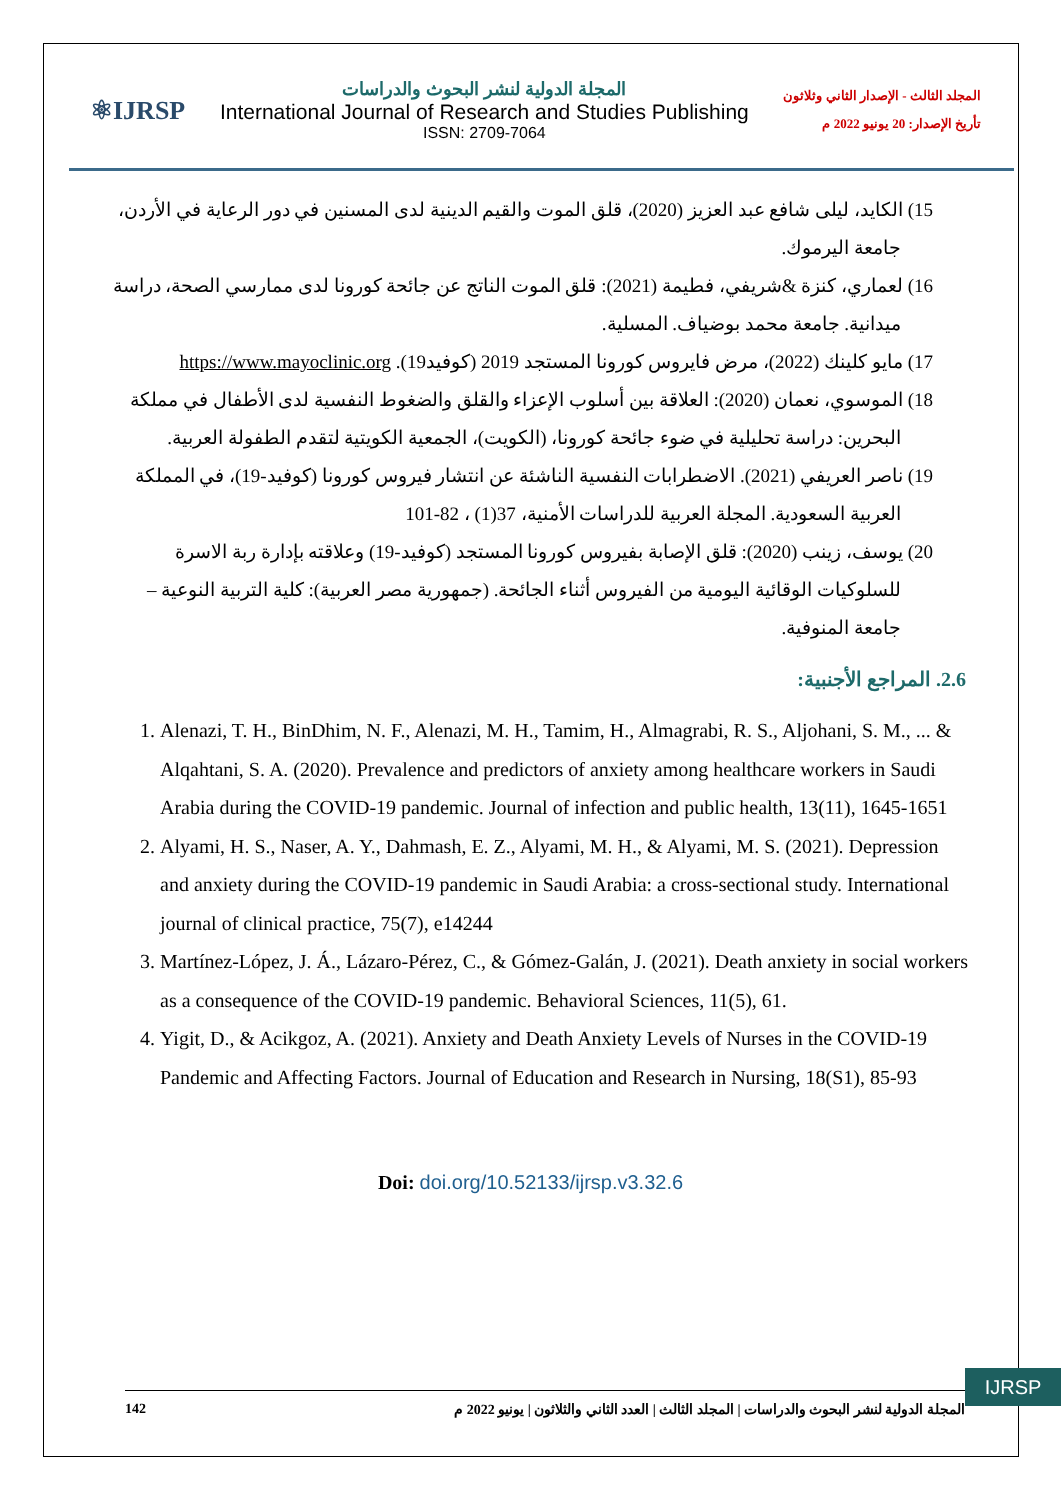⚛IJRSP
المجلة الدولية لنشر البحوث والدراسات
International Journal of Research and Studies Publishing
ISSN: 2709-7064
المجلد الثالث - الإصدار الثاني وثلاثون
تأريخ الإصدار: 20 يونيو 2022 م
15) الكايد، ليلى شافع عبد العزيز (2020)، قلق الموت والقيم الدينية لدى المسنين في دور الرعاية في الأردن، جامعة اليرموك.
16) لعماري، كنزة &شريفي، فطيمة (2021): قلق الموت الناتج عن جائحة كورونا لدى ممارسي الصحة، دراسة ميدانية. جامعة محمد بوضياف. المسلية.
17) مايو كلينك (2022)، مرض فايروس كورونا المستجد 2019 (كوفيد19). https://www.mayoclinic.org
18) الموسوي، نعمان (2020): العلاقة بين أسلوب الإعزاء والقلق والضغوط النفسية لدى الأطفال في مملكة البحرين: دراسة تحليلية في ضوء جائحة كورونا، (الكويت)، الجمعية الكويتية لتقدم الطفولة العربية.
19) ناصر العريفي (2021). الاضطرابات النفسية الناشئة عن انتشار فيروس كورونا (كوفيد-19)، في المملكة العربية السعودية. المجلة العربية للدراسات الأمنية، 37(1) ، 82-101
20) يوسف، زينب (2020): قلق الإصابة بفيروس كورونا المستجد (كوفيد-19) وعلاقته بإدارة ربة الاسرة للسلوكيات الوقائية اليومية من الفيروس أثناء الجائحة. (جمهورية مصر العربية): كلية التربية النوعية – جامعة المنوفية.
2.6. المراجع الأجنبية:
1. Alenazi, T. H., BinDhim, N. F., Alenazi, M. H., Tamim, H., Almagrabi, R. S., Aljohani, S. M., ... & Alqahtani, S. A. (2020). Prevalence and predictors of anxiety among healthcare workers in Saudi Arabia during the COVID-19 pandemic. Journal of infection and public health, 13(11), 1645-1651
2. Alyami, H. S., Naser, A. Y., Dahmash, E. Z., Alyami, M. H., & Alyami, M. S. (2021). Depression and anxiety during the COVID-19 pandemic in Saudi Arabia: a cross-sectional study. International journal of clinical practice, 75(7), e14244
3. Martínez-López, J. Á., Lázaro-Pérez, C., & Gómez-Galán, J. (2021). Death anxiety in social workers as a consequence of the COVID-19 pandemic. Behavioral Sciences, 11(5), 61.
4. Yigit, D., & Acikgoz, A. (2021). Anxiety and Death Anxiety Levels of Nurses in the COVID-19 Pandemic and Affecting Factors. Journal of Education and Research in Nursing, 18(S1), 85-93
Doi: doi.org/10.52133/ijrsp.v3.32.6
IJRSP
142 المجلة الدولية لنشر البحوث والدراسات | المجلد الثالث | العدد الثاني والثلاثون | يونيو 2022 م